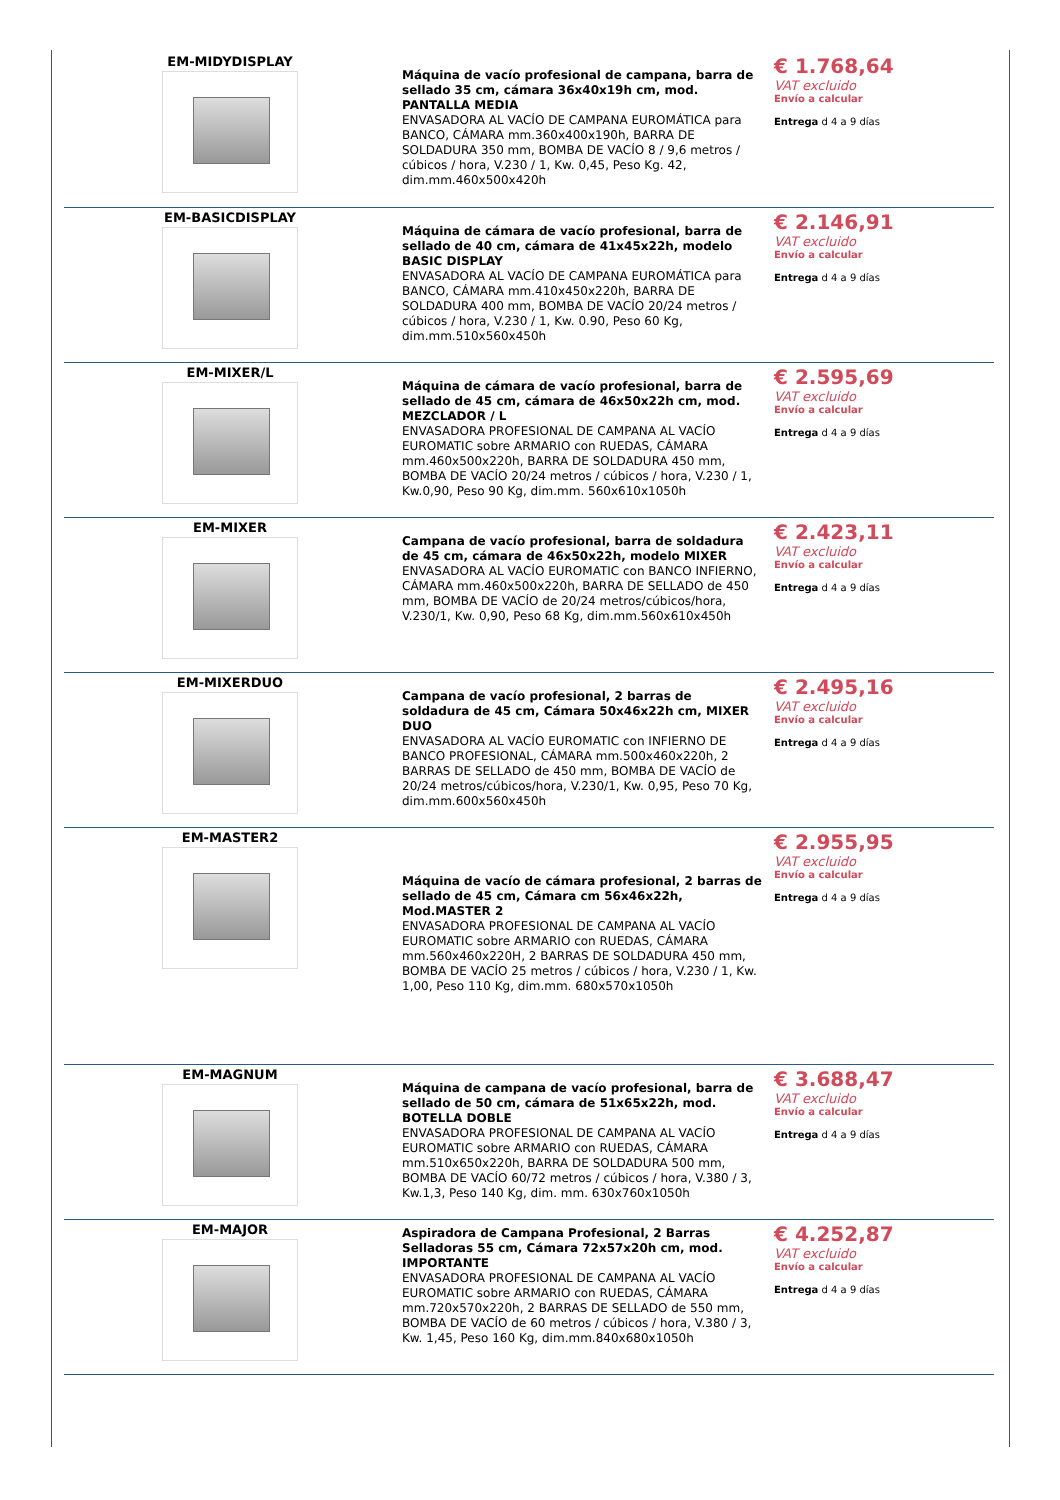| EM-MIDYDISPLAY | Máquina de vacío profesional de campana, barra de sellado 35 cm, cámara 36x40x19h cm, mod. PANTALLA MEDIA ENVASADORA AL VACÍO DE CAMPANA EUROMÁTICA para BANCO, CÁMARA mm.360x400x190h, BARRA DE SOLDADURA 350 mm, BOMBA DE VACÍO 8 / 9,6 metros / cúbicos / hora, V.230 / 1, Kw. 0,45, Peso Kg. 42, dim.mm.460x500x420h | € 1.768,64 VAT excluido Envío a calcular Entrega d 4 a 9 días |
| EM-BASICDISPLAY | Máquina de cámara de vacío profesional, barra de sellado de 40 cm, cámara de 41x45x22h, modelo BASIC DISPLAY ENVASADORA AL VACÍO DE CAMPANA EUROMÁTICA para BANCO, CÁMARA mm.410x450x220h, BARRA DE SOLDADURA 400 mm, BOMBA DE VACÍO 20/24 metros / cúbicos / hora, V.230 / 1, Kw. 0.90, Peso 60 Kg, dim.mm.510x560x450h | € 2.146,91 VAT excluido Envío a calcular Entrega d 4 a 9 días |
| EM-MIXER/L | Máquina de cámara de vacío profesional, barra de sellado de 45 cm, cámara de 46x50x22h cm, mod. MEZCLADOR / L ENVASADORA PROFESIONAL DE CAMPANA AL VACÍO EUROMATIC sobre ARMARIO con RUEDAS, CÁMARA mm.460x500x220h, BARRA DE SOLDADURA 450 mm, BOMBA DE VACÍO 20/24 metros / cúbicos / hora, V.230 / 1, Kw.0,90, Peso 90 Kg, dim.mm. 560x610x1050h | € 2.595,69 VAT excluido Envío a calcular Entrega d 4 a 9 días |
| EM-MIXER | Campana de vacío profesional, barra de soldadura de 45 cm, cámara de 46x50x22h, modelo MIXER ENVASADORA AL VACÍO EUROMATIC con BANCO INFIERNO, CÁMARA mm.460x500x220h, BARRA DE SELLADO de 450 mm, BOMBA DE VACÍO de 20/24 metros/cúbicos/hora, V.230/1, Kw. 0,90, Peso 68 Kg, dim.mm.560x610x450h | € 2.423,11 VAT excluido Envío a calcular Entrega d 4 a 9 días |
| EM-MIXERDUO | Campana de vacío profesional, 2 barras de soldadura de 45 cm, Cámara 50x46x22h cm, MIXER DUO ENVASADORA AL VACÍO EUROMATIC con INFIERNO DE BANCO PROFESIONAL, CÁMARA mm.500x460x220h, 2 BARRAS DE SELLADO de 450 mm, BOMBA DE VACÍO de 20/24 metros/cúbicos/hora, V.230/1, Kw. 0,95, Peso 70 Kg, dim.mm.600x560x450h | € 2.495,16 VAT excluido Envío a calcular Entrega d 4 a 9 días |
| EM-MASTER2 | Máquina de vacío de cámara profesional, 2 barras de sellado de 45 cm, Cámara cm 56x46x22h, Mod.MASTER 2 ENVASADORA PROFESIONAL DE CAMPANA AL VACÍO EUROMATIC sobre ARMARIO con RUEDAS, CÁMARA mm.560x460x220H, 2 BARRAS DE SOLDADURA 450 mm, BOMBA DE VACÍO 25 metros / cúbicos / hora, V.230 / 1, Kw. 1,00, Peso 110 Kg, dim.mm. 680x570x1050h | € 2.955,95 VAT excluido Envío a calcular Entrega d 4 a 9 días |
| EM-MAGNUM | Máquina de campana de vacío profesional, barra de sellado de 50 cm, cámara de 51x65x22h, mod. BOTELLA DOBLE ENVASADORA PROFESIONAL DE CAMPANA AL VACÍO EUROMATIC sobre ARMARIO con RUEDAS, CÁMARA mm.510x650x220h, BARRA DE SOLDADURA 500 mm, BOMBA DE VACÍO 60/72 metros / cúbicos / hora, V.380 / 3, Kw.1,3, Peso 140 Kg, dim. mm. 630x760x1050h | € 3.688,47 VAT excluido Envío a calcular Entrega d 4 a 9 días |
| EM-MAJOR | Aspiradora de Campana Profesional, 2 Barras Selladoras 55 cm, Cámara 72x57x20h cm, mod. IMPORTANTE ENVASADORA PROFESIONAL DE CAMPANA AL VACÍO EUROMATIC sobre ARMARIO con RUEDAS, CÁMARA mm.720x570x220h, 2 BARRAS DE SELLADO de 550 mm, BOMBA DE VACÍO de 60 metros / cúbicos / hora, V.380 / 3, Kw. 1,45, Peso 160 Kg, dim.mm.840x680x1050h | € 4.252,87 VAT excluido Envío a calcular Entrega d 4 a 9 días |